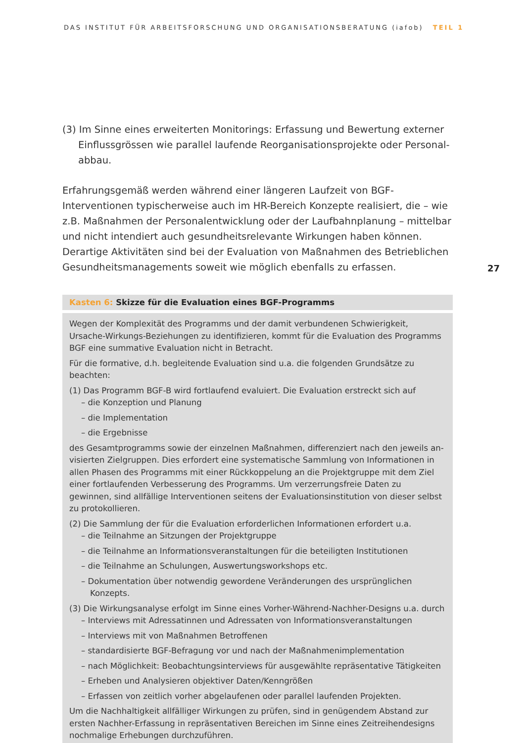DAS INSTITUT FÜR ARBEITSFORSCHUNG UND ORGANISATIONSBERATUNG (iafob) TEIL 1
(3) Im Sinne eines erweiterten Monitorings: Erfassung und Bewertung externer Einflussgrössen wie parallel laufende Reorganisationsprojekte oder Personal­abbau.
Erfahrungsgemäß werden während einer längeren Laufzeit von BGF-Interventionen typischerweise auch im HR-Bereich Konzepte realisiert, die – wie z.B. Maßnahmen der Personalentwicklung oder der Laufbahnplanung – mittelbar und nicht intendiert auch gesundheitsrelevante Wirkungen haben können. Derartige Aktivitäten sind bei der Evaluation von Maßnahmen des Betrieblichen Gesundheitsmanagements soweit wie möglich ebenfalls zu erfassen.
27
Kasten 6: Skizze für die Evaluation eines BGF-Programms
Wegen der Komplexität des Programms und der damit verbundenen Schwierigkeit, Ursache-Wirkungs-Beziehungen zu identifizieren, kommt für die Evaluation des Programms BGF eine summative Evaluation nicht in Betracht.
Für die formative, d.h. begleitende Evaluation sind u.a. die folgenden Grundsätze zu beachten:
(1) Das Programm BGF-B wird fortlaufend evaluiert. Die Evaluation erstreckt sich auf
– die Konzeption und Planung
– die Implementation
– die Ergebnisse
des Gesamtprogramms sowie der einzelnen Maßnahmen, differenziert nach den jeweils an­visierten Zielgruppen. Dies erfordert eine systematische Sammlung von Informationen in allen Phasen des Programms mit einer Rückkoppelung an die Projektgruppe mit dem Ziel einer fortlau­fenden Verbesserung des Programms. Um verzerrungsfreie Daten zu gewinnen, sind allfällige Interventionen seitens der Evaluationsinstitution von dieser selbst zu protokollieren.
(2) Die Sammlung der für die Evaluation erforderlichen Informationen erfordert u.a.
– die Teilnahme an Sitzungen der Projektgruppe
– die Teilnahme an Informationsveranstaltungen für die beteiligten Institutionen
– die Teilnahme an Schulungen, Auswertungsworkshops etc.
– Dokumentation über notwendig gewordene Veränderungen des ursprünglichen Konzepts.
(3) Die Wirkungsanalyse erfolgt im Sinne eines Vorher-Während-Nachher-Designs u.a. durch
– Interviews mit Adressatinnen und Adressaten von Informationsveranstaltungen
– Interviews mit von Maßnahmen Betroffenen
– standardisierte BGF-Befragung vor und nach der Maßnahmenimplementation
– nach Möglichkeit: Beobachtungsinterviews für ausgewählte repräsentative Tätigkeiten
– Erheben und Analysieren objektiver Daten/Kenngrößen
– Erfassen von zeitlich vorher abgelaufenen oder parallel laufenden Projekten.
Um die Nachhaltigkeit allfälliger Wirkungen zu prüfen, sind in genügendem Abstand zur ersten Nachher-Erfassung in repräsentativen Bereichen im Sinne eines Zeitreihendesigns nochmalige Erhebungen durchzuführen.